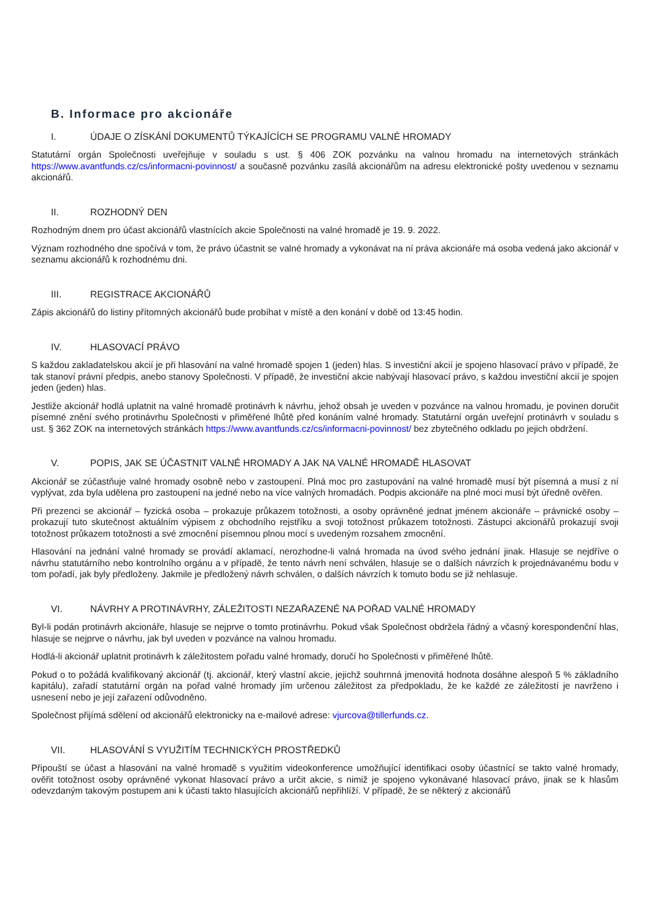B. Informace pro akcionáře
I. ÚDAJE O ZÍSKÁNÍ DOKUMENTŮ TÝKAJÍCÍCH SE PROGRAMU VALNÉ HROMADY
Statutární orgán Společnosti uveřejňuje v souladu s ust. § 406 ZOK pozvánku na valnou hromadu na internetových stránkách https://www.avantfunds.cz/cs/informacni-povinnost/ a současně pozvánku zasílá akcionářům na adresu elektronické pošty uvedenou v seznamu akcionářů.
II. ROZHODNÝ DEN
Rozhodným dnem pro účast akcionářů vlastnících akcie Společnosti na valné hromadě je 19. 9. 2022.
Význam rozhodného dne spočívá v tom, že právo účastnit se valné hromady a vykonávat na ní práva akcionáře má osoba vedená jako akcionář v seznamu akcionářů k rozhodnému dni.
III. REGISTRACE AKCIONÁŘŮ
Zápis akcionářů do listiny přítomných akcionářů bude probíhat v místě a den konání v době od 13:45 hodin.
IV. HLASOVACÍ PRÁVO
S každou zakladatelskou akcií je při hlasování na valné hromadě spojen 1 (jeden) hlas. S investiční akcií je spojeno hlasovací právo v případě, že tak stanoví právní předpis, anebo stanovy Společnosti. V případě, že investiční akcie nabývají hlasovací právo, s každou investiční akcií je spojen jeden (jeden) hlas.
Jestliže akcionář hodlá uplatnit na valné hromadě protinávrh k návrhu, jehož obsah je uveden v pozvánce na valnou hromadu, je povinen doručit písemné znění svého protinávrhu Společnosti v přiměřené lhůtě před konáním valné hromady. Statutární orgán uveřejní protinávrh v souladu s ust. § 362 ZOK na internetových stránkách https://www.avantfunds.cz/cs/informacni-povinnost/ bez zbytečného odkladu po jejich obdržení.
V. POPIS, JAK SE ÚČASTNIT VALNÉ HROMADY A JAK NA VALNÉ HROMADĚ HLASOVAT
Akcionář se zúčastňuje valné hromady osobně nebo v zastoupení. Plná moc pro zastupování na valné hromadě musí být písemná a musí z ní vyplývat, zda byla udělena pro zastoupení na jedné nebo na více valných hromadách. Podpis akcionáře na plné moci musí být úředně ověřen.
Při prezenci se akcionář – fyzická osoba – prokazuje průkazem totožnosti, a osoby oprávněné jednat jménem akcionáře – právnické osoby – prokazují tuto skutečnost aktuálním výpisem z obchodního rejstříku a svoji totožnost průkazem totožnosti. Zástupci akcionářů prokazují svoji totožnost průkazem totožnosti a své zmocnění písemnou plnou mocí s uvedeným rozsahem zmocnění.
Hlasování na jednání valné hromady se provádí aklamací, nerozhodne-li valná hromada na úvod svého jednání jinak. Hlasuje se nejdříve o návrhu statutárního nebo kontrolního orgánu a v případě, že tento návrh není schválen, hlasuje se o dalších návrzích k projednávanému bodu v tom pořadí, jak byly předloženy. Jakmile je předložený návrh schválen, o dalších návrzích k tomuto bodu se již nehlasuje.
VI. NÁVRHY A PROTINÁVRHY, ZÁLEŽITOSTI NEZAŘAZENÉ NA POŘAD VALNÉ HROMADY
Byl-li podán protinávrh akcionáře, hlasuje se nejprve o tomto protinávrhu. Pokud však Společnost obdržela řádný a včasný korespondenční hlas, hlasuje se nejprve o návrhu, jak byl uveden v pozvánce na valnou hromadu.
Hodlá-li akcionář uplatnit protinávrh k záležitostem pořadu valné hromady, doručí ho Společnosti v přiměřené lhůtě.
Pokud o to požádá kvalifikovaný akcionář (tj. akcionář, který vlastní akcie, jejichž souhrnná jmenovitá hodnota dosáhne alespoň 5 % základního kapitálu), zařadí statutární orgán na pořad valné hromady jím určenou záležitost za předpokladu, že ke každé ze záležitostí je navrženo i usnesení nebo je její zařazení odůvodněno.
Společnost přijímá sdělení od akcionářů elektronicky na e-mailové adrese: vjurcova@tillerfunds.cz.
VII. HLASOVÁNÍ S VYUŽITÍM TECHNICKÝCH PROSTŘEDKŮ
Připouští se účast a hlasování na valné hromadě s využitím videokonference umožňující identifikaci osoby účastnící se takto valné hromady, ověřit totožnost osoby oprávněné vykonat hlasovací právo a určit akcie, s nimiž je spojeno vykonávané hlasovací právo, jinak se k hlasům odevzdaným takovým postupem ani k účasti takto hlasujících akcionářů nepřihlíží. V případě, že se některý z akcionářů